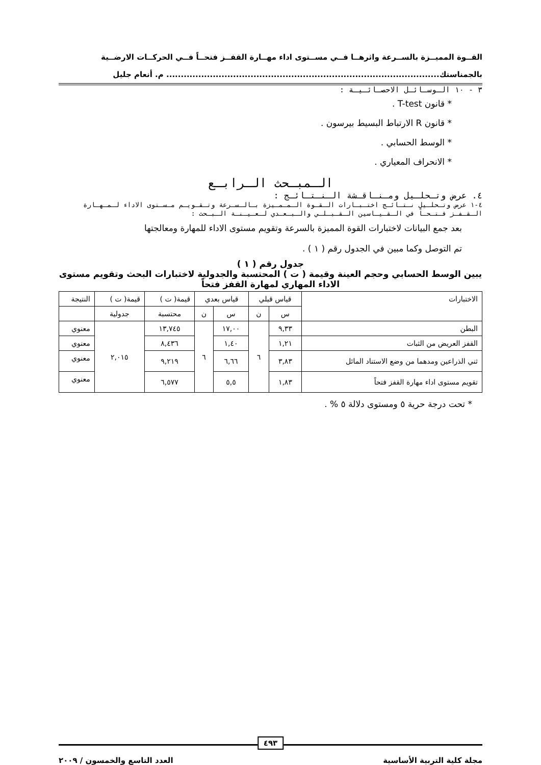القــوة المميــزة بالســرعة واثرهــا فــي مســتوى اداء مهــارة القفــز فتحــاً فــي الحركــات الارضــية
بالجمناستك.............................................................................................. م. أنعام جليل
٣ - ١٠ الـوسـائـل الاحصـائـيـة :
* قانون T-test .
* قانون R الارتباط البسيط بيرسون .
* الوسط الحسابي .
* الانحراف المعياري .
الـمبـحث الـرابـع
٤. عرض وتـحلـيل ومـنـاقـشة الـنـتـائـج :
٤-١ عرض وتـحلـيل نـتـائـج اختـبـارات الـقـوة الـمـمـيزة بـالـسـرعة وتـقـويـم مـسـتوى الاداء لـمـهـارة الـقـفـز فـتـحـاً في الـقـيـاسين الـقـبـلـي والـبـعـدي لـعـيـنـة الـبـحث :
بعد جمع البيانات لاختبارات القوة المميزة بالسرعة وتقويم مستوى الاداء للمهارة ومعالجتها
تم التوصل وكما مبين في الجدول رقم ( ١ ) .
جدول رقم ( ١ )
يبين الوسط الحسابي وحجم العينة وقيمة ( ت ) المحتسبة والجدولية لاختبارات البحث وتقويم مستوى الاداء المهاري لمهارة القفز فتحاً
| الاختبارات | قياس قبلي | | قياس بعدي | | قيمة( ت ) | قيمة( ت ) | النتيجة |
| --- | --- | --- | --- | --- | --- | --- | --- |
| | س | ن | س | ن | محتسبة | جدولية | |
| البطن | ٩,٣٣ | ٦ | ١٧,٠٠ | ٦ | ١٣,٧٤٥ | ٢,٠١٥ | معنوي |
| القفز العريض من الثبات | ١,٢١ | | ١,٤٠ | | ٨,٤٣٦ | | معنوي |
| ثني الذراعين ومدهما من وضع الاستناد المائل | ٣,٨٣ | | ٦,٦٦ | | ٩,٢١٩ | | معنوي |
| تقويم مستوى اداء مهارة القفز فتحاً | ١,٨٣ | | ٥,٥ | | ٦,٥٧٧ | | معنوي |
* تحت درجة حرية ٥ ومستوى دلالة ٥ % .
٤٩٣
مجلة كلية التربية الأساسية العدد التاسع والخمسون / ٢٠٠٩